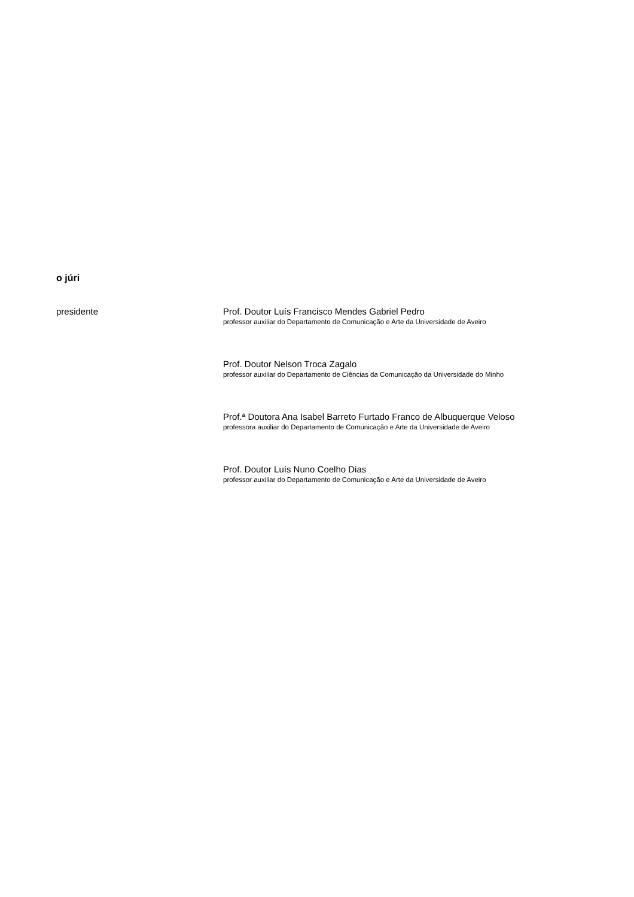o júri
presidente
Prof. Doutor Luís Francisco Mendes Gabriel Pedro
professor auxiliar do Departamento de Comunicação e Arte da Universidade de Aveiro
Prof. Doutor Nelson Troca Zagalo
professor auxiliar do Departamento de Ciências da Comunicação da Universidade do Minho
Prof.ª Doutora Ana Isabel Barreto Furtado Franco de Albuquerque Veloso
professora auxiliar do Departamento de Comunicação e Arte da Universidade de Aveiro
Prof. Doutor Luís Nuno Coelho Dias
professor auxiliar do Departamento de Comunicação e Arte da Universidade de Aveiro